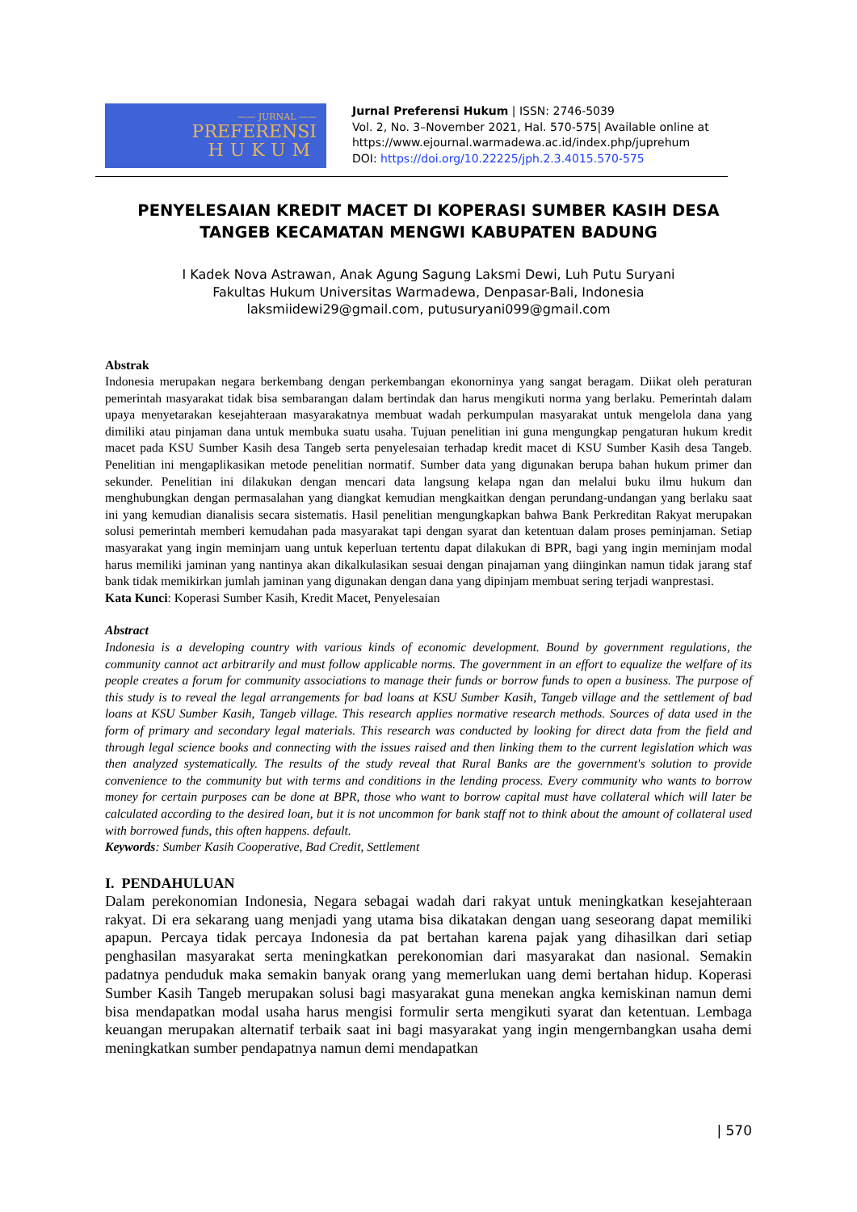—— JURNAL ——
PREFERENSI
HUKUM
Jurnal Preferensi Hukum | ISSN: 2746-5039
Vol. 2, No. 3–November 2021, Hal. 570-575| Available online at
https://www.ejournal.warmadewa.ac.id/index.php/juprehum
DOI: https://doi.org/10.22225/jph.2.3.4015.570-575
PENYELESAIAN KREDIT MACET DI KOPERASI SUMBER KASIH DESA TANGEB KECAMATAN MENGWI KABUPATEN BADUNG
I Kadek Nova Astrawan, Anak Agung Sagung Laksmi Dewi, Luh Putu Suryani
Fakultas Hukum Universitas Warmadewa, Denpasar-Bali, Indonesia
laksmiidewi29@gmail.com, putusuryani099@gmail.com
Abstrak
Indonesia merupakan negara berkembang dengan perkembangan ekonorninya yang sangat beragam. Diikat oleh peraturan pemerintah masyarakat tidak bisa sembarangan dalam bertindak dan harus mengikuti norma yang berlaku. Pemerintah dalam upaya menyetarakan kesejahteraan masyarakatnya membuat wadah perkumpulan masyarakat untuk mengelola dana yang dimiliki atau pinjaman dana untuk membuka suatu usaha. Tujuan penelitian ini guna mengungkap pengaturan hukum kredit macet pada KSU Sumber Kasih desa Tangeb serta penyelesaian terhadap kredit macet di KSU Sumber Kasih desa Tangeb. Penelitian ini mengaplikasikan metode penelitian normatif. Sumber data yang digunakan berupa bahan hukum primer dan sekunder. Penelitian ini dilakukan dengan mencari data langsung kelapa ngan dan melalui buku ilmu hukum dan menghubungkan dengan permasalahan yang diangkat kemudian mengkaitkan dengan perundang-undangan yang berlaku saat ini yang kemudian dianalisis secara sistematis. Hasil penelitian mengungkapkan bahwa Bank Perkreditan Rakyat merupakan solusi pemerintah memberi kemudahan pada masyarakat tapi dengan syarat dan ketentuan dalam proses peminjaman. Setiap masyarakat yang ingin meminjam uang untuk keperluan tertentu dapat dilakukan di BPR, bagi yang ingin meminjam modal harus memiliki jaminan yang nantinya akan dikalkulasikan sesuai dengan pinajaman yang diinginkan namun tidak jarang staf bank tidak memikirkan jumlah jaminan yang digunakan dengan dana yang dipinjam membuat sering terjadi wanprestasi.
Kata Kunci: Koperasi Sumber Kasih, Kredit Macet, Penyelesaian
Abstract
Indonesia is a developing country with various kinds of economic development. Bound by government regulations, the community cannot act arbitrarily and must follow applicable norms. The government in an effort to equalize the welfare of its people creates a forum for community associations to manage their funds or borrow funds to open a business. The purpose of this study is to reveal the legal arrangements for bad loans at KSU Sumber Kasih, Tangeb village and the settlement of bad loans at KSU Sumber Kasih, Tangeb village. This research applies normative research methods. Sources of data used in the form of primary and secondary legal materials. This research was conducted by looking for direct data from the field and through legal science books and connecting with the issues raised and then linking them to the current legislation which was then analyzed systematically. The results of the study reveal that Rural Banks are the government's solution to provide convenience to the community but with terms and conditions in the lending process. Every community who wants to borrow money for certain purposes can be done at BPR, those who want to borrow capital must have collateral which will later be calculated according to the desired loan, but it is not uncommon for bank staff not to think about the amount of collateral used with borrowed funds, this often happens. default.
Keywords: Sumber Kasih Cooperative, Bad Credit, Settlement
I. PENDAHULUAN
Dalam perekonomian Indonesia, Negara sebagai wadah dari rakyat untuk meningkatkan kesejahteraan rakyat. Di era sekarang uang menjadi yang utama bisa dikatakan dengan uang seseorang dapat memiliki apapun. Percaya tidak percaya Indonesia da pat bertahan karena pajak yang dihasilkan dari setiap penghasilan masyarakat serta meningkatkan perekonomian dari masyarakat dan nasional. Semakin padatnya penduduk maka semakin banyak orang yang memerlukan uang demi bertahan hidup. Koperasi Sumber Kasih Tangeb merupakan solusi bagi masyarakat guna menekan angka kemiskinan namun demi bisa mendapatkan modal usaha harus mengisi formulir serta mengikuti syarat dan ketentuan. Lembaga keuangan merupakan alternatif terbaik saat ini bagi masyarakat yang ingin mengernbangkan usaha demi meningkatkan sumber pendapatnya namun demi mendapatkan
| 570